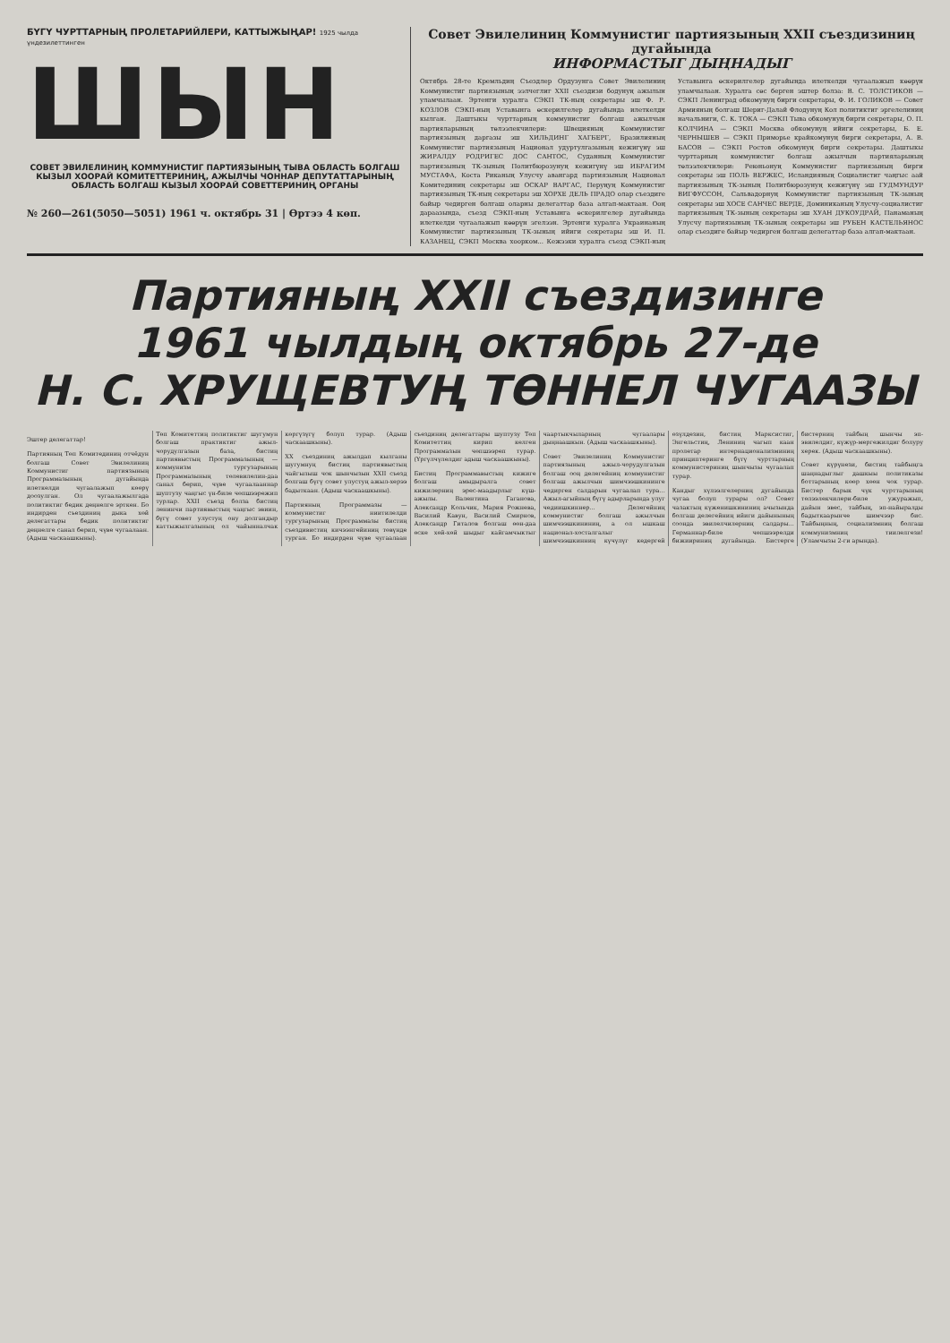БҮГҮ ЧУРТТАРНЫҢ ПРОЛЕТАРИЙЛЕРИ, КАТТЫЖЫҢАР! 1925 чылда үндезилеттинген
ШЫН
СОВЕТ ЭВИЛЕЛИНИҢ КОММУНИСТИГ ПАРТИЯЗЫНЫҢ ТЫВА ОБЛАСТЬ БОЛГАШ КЫЗЫЛ ХООРАЙ КОМИТЕТТЕРИНИҢ, АЖЫЛЧЫ ЧОННАР ДЕПУТАТТАРЫНЫҢ ОБЛАСТЬ БОЛГАШ КЫЗЫЛ ХООРАЙ СОВЕТТЕРИНИҢ ОРГАНЫ
№ 260—261(5050—5051) 1961 ч. октябрь 31 | Өртээ 4 көп.
Совет Эвилелиниң Коммунистиг партиязының XXII съездизиниң дугайында
ИНФОРМАСТЫГ ДЫҢНАДЫГ
Октябрь 28-те Кремльдиң Съездлер Ордузунга Совет Эвилелиниң Коммунистиг партиязының ээлчеглиг XXII съездизи бодунуң ажылын уламчылаан. Эртенги хуралга СЭКП ТК-ның секретары эш Ф. Р. КОЗЛОВ СЭКП-ның Уставынга өскерилгелер дугайында илеткелди кылган. Даштыкы чурттарның коммунистиг болгаш ажылчын партияларының төлээлекчилери: Швецияның Коммунистиг партиязының даргазы эш ХИЛЬДИНГ ХАГБЕРГ, Бразилияның Коммунистиг партиязының Национал удуртулгазының кежигүнү эш ЖИРАЛДУ РОДРИГЕС ДОС САНТОС, Суданның Коммунистиг партиязының ТК-зының Политбюрозунуң кежигүнү эш ИБРАГИМ МУСТАФА, Коста Риканың Улусчу авангард партиязының Национал Комитединиң секретары эш ОСКАР ВАРГАС, Перуңуң Коммунистиг партиязының ТК-ның секретары эш ХОРХЕ ДЕЛЬ ПРАДО олар съездиге байыр чедирген болгаш оларны делегаттар база алгап-мактаан. Ооң дараазында, съезд СЭКП-ның Уставынга өскерилгелер дугайында илеткелди чугаалажып көөрүн эгелээн. Эртенги хуралга Украинаның Коммунистиг партиязының ТК-зының ийиги секретары эш И. П. КАЗАНЕЦ, СЭКП Москва хоорком... Кежээки хуралга съезд СЭКП-ның Уставынга өскерилгелер дугайында илеткелди чугаалажып көөрүн уламчылаан. Хуралга сөс берген эштер болза: В. С. ТОЛСТИКОВ — СЭКП Ленинград обкомунуң бирги секретары, Ф. И. ГОЛИКОВ — Совет Армияның болгаш Шериг-Далай Флодунуң Кол политиктиг эргелелиниң начальниги, С. К. ТОКА — СЭКП Тыва обкомунуң бирги секретары, О. П. КОЛЧИНА — СЭКП Москва обкомунуң ийиги секретары, Б. Е. ЧЕРНЫШЕВ — СЭКП Приморье крайкомунуң бирги секретары, А. В. БАСОВ — СЭКП Ростов обкомунуң бирги секретары. Даштыкы чурттарның коммунистиг болгаш ажылчын партияларының төлээлекчилери: Реюньонуң Коммунистиг партиязының бирги секретары эш ПОЛЬ ВЕРЖЕС, Исландияның Социалистиг чаңгыс аай партиязының ТК-зының Политбюрозунуң кежигүнү эш ГУДМУНДУР ВИГФУССОН, Сальвадорнуң Коммунистиг партиязының ТК-зының секретары эш ХОСЕ САНЧЕС ВЕРДЕ, Доминиканың Улусчу-социалистиг партиязының ТК-зының секретары эш ХУАН ДУКОУДРАЙ, Панаманың Улусчу партиязының ТК-зының секретары эш РУБЕН КАСТЕЛЬЯНОС олар съездиге байыр чедирген болгаш делегаттар база алгап-мактаан.
Партияның XXII съездизинге
1961 чылдың октябрь 27-де
Н. С. ХРУЩЕВТУҢ ТӨННЕЛ ЧУГААЗЫ
Эштер делегаттар!
Партияның Төп Комитединиң отчёдун болгаш Совет Эвилелиниң Коммунистиг партиязының Программазының дугайында илеткелди чугаалажып көөрү доозулган. Ол чугаалажылгада политиктиг бедик деңнелге эрткен. Бо индирден съездиниң дыка хөй делегаттары бедик политиктиг деңнелге санал берип, чүве чугаалаан. (Адыш часкаашкыны).
Төп Комитеттиң политиктиг шугумун болгаш практиктиг ажыл-чорудулгазын база, бистиң партиявыстың Программазының — коммунизм тургузарының Программазының төлевилелин-даа санал берип, чүве чугаалааннар шуптузу чаңгыс үн-биле чөпшээрежип турлар. XXII съезд болза бистиң ленинчи партиявыстың чаңгыс эвиин, бүгү совет улустуң ону долгандыр каттыжылгазының ол чайынналчак көргүзүгү болуп турар. (Адыш часкаашкыны).
XX съездиниң ажылдап кылганы шугумнуң бистиң партиявыстың чайгылыш чок шынчызын XXII съезд болгаш бүгү совет улустуң ажыл-херээ бадыткаан. (Адыш часкаашкыны).
Партияның Программазы — коммунистиг ниитилелди тургузарының Программазы бистиң съездивистиң кичээнгейиниң төвүнде турган. Бо индирден чүве чугаалаан съездиниң делегаттары шуптузу Төп Комитеттиң кирип келген Программазын чөпшээреп турар. (Үргүлчүлелдиг адыш часкаашкыны).
Бистиң Программавыстың кижиге болгаш амыдыралга совет кижилерниң эрес-маадырлыг күш-ажылы. Валентина Гаганова, Александр Кольчик, Мария Рожнева, Василий Кавун, Василий Смирнов, Александр Гиталов болгаш өөн-даа өске хөй-хөй шыдыг кайгамчыктыг чаартыкчыларның чугаалары дыңнаашкын. (Адыш часкаашкыны).
Совет Эвилелиниң Коммунистиг партиязының ажыл-чорудулгазын болгаш ооң делегейниң коммунистиг болгаш ажылчын шимчээшкининге чедирген салдарын чугаалап тура... Ажыл-агыйның бүгү адырларында улуг чедиишкиннер... Делегейниң коммунистиг болгаш ажылчын шимчээшкининиң, а ол ышкаш национал-хосталгалыг шимчээшкинниң күчүлүг кедергей өзүлдезин, бистиң Марксистиг, Энгельстиң, Лениниң чагып каан пролетар интернационализминиң принциптеринге бүгү чурттарның коммунистериниң шынчызы чугаалап турар.
Кандыг хүлээлгелерниң дугайында чугаа болуп турары ол? Совет чазактың күженишкининиң ачызында болгаш делегейниң ийиги дайынының соонда эвилелчилерниң салдары... Германнар-биле чөпшээрелди бижиириниң дугайында. Бистерге бистерниң тайбың шынчы эп-эвилелдиг, күжүр-мергежилдиг болуру херек. (Адыш часкаашкыны).
Совет күрүнези, бистиң тайбыңга шаңнадыглыг дашкыы политиказы боттарының көөр хөөн чок турар. Бистер барык чүк чурттарының төлээлекчилери-биле ужуражып, дайын эвес, тайбың, эп-найыралды бадыткаарынче шимчээр бис. Тайбыңның, социализмниң болгаш коммунизмниң тиилелгези! (Уламчызы 2-ги арында).